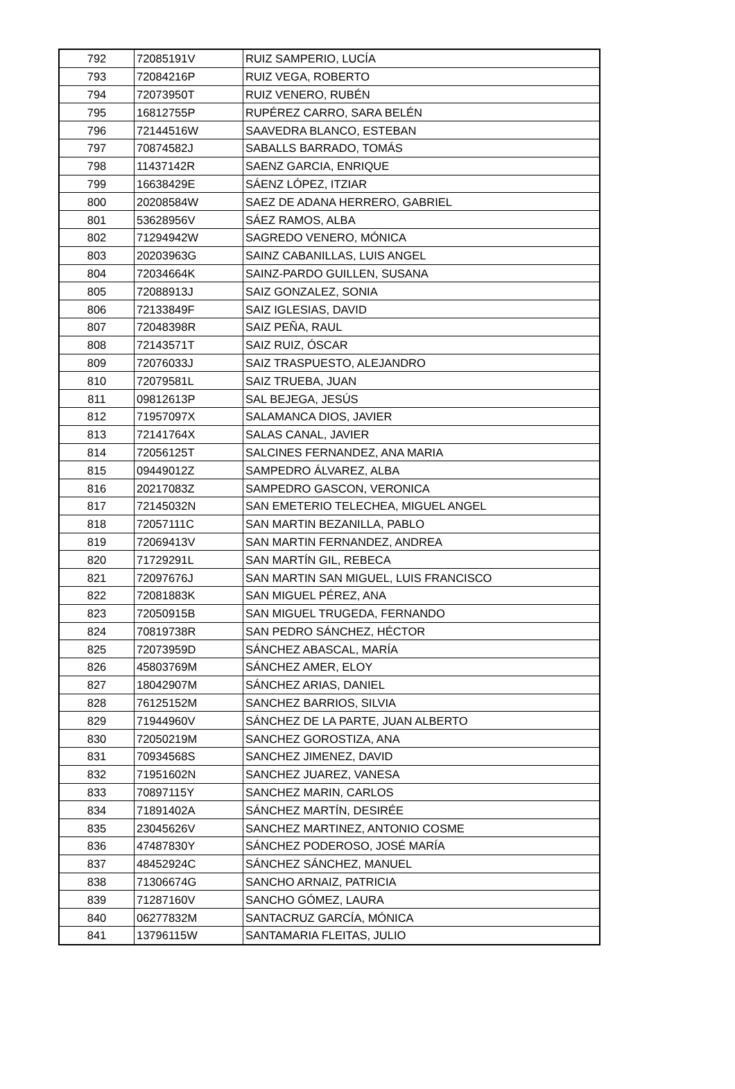| 792 | 72085191V | RUIZ SAMPERIO, LUCÍA |
| 793 | 72084216P | RUIZ VEGA, ROBERTO |
| 794 | 72073950T | RUIZ VENERO, RUBÉN |
| 795 | 16812755P | RUPÉREZ CARRO, SARA BELÉN |
| 796 | 72144516W | SAAVEDRA BLANCO, ESTEBAN |
| 797 | 70874582J | SABALLS BARRADO, TOMÁS |
| 798 | 11437142R | SAENZ GARCIA, ENRIQUE |
| 799 | 16638429E | SÁENZ LÓPEZ, ITZIAR |
| 800 | 20208584W | SAEZ DE ADANA HERRERO, GABRIEL |
| 801 | 53628956V | SÁEZ RAMOS, ALBA |
| 802 | 71294942W | SAGREDO VENERO, MÓNICA |
| 803 | 20203963G | SAINZ CABANILLAS, LUIS ANGEL |
| 804 | 72034664K | SAINZ-PARDO GUILLEN, SUSANA |
| 805 | 72088913J | SAIZ GONZALEZ, SONIA |
| 806 | 72133849F | SAIZ IGLESIAS, DAVID |
| 807 | 72048398R | SAIZ PEÑA, RAUL |
| 808 | 72143571T | SAIZ RUIZ, ÓSCAR |
| 809 | 72076033J | SAIZ TRASPUESTO, ALEJANDRO |
| 810 | 72079581L | SAIZ TRUEBA, JUAN |
| 811 | 09812613P | SAL BEJEGA, JESÚS |
| 812 | 71957097X | SALAMANCA DIOS, JAVIER |
| 813 | 72141764X | SALAS CANAL, JAVIER |
| 814 | 72056125T | SALCINES FERNANDEZ, ANA MARIA |
| 815 | 09449012Z | SAMPEDRO ÁLVAREZ, ALBA |
| 816 | 20217083Z | SAMPEDRO GASCON, VERONICA |
| 817 | 72145032N | SAN EMETERIO TELECHEA, MIGUEL ANGEL |
| 818 | 72057111C | SAN MARTIN BEZANILLA, PABLO |
| 819 | 72069413V | SAN MARTIN FERNANDEZ, ANDREA |
| 820 | 71729291L | SAN MARTÍN GIL, REBECA |
| 821 | 72097676J | SAN MARTIN SAN MIGUEL, LUIS FRANCISCO |
| 822 | 72081883K | SAN MIGUEL PÉREZ, ANA |
| 823 | 72050915B | SAN MIGUEL TRUGEDA, FERNANDO |
| 824 | 70819738R | SAN PEDRO SÁNCHEZ, HÉCTOR |
| 825 | 72073959D | SÁNCHEZ ABASCAL, MARÍA |
| 826 | 45803769M | SÁNCHEZ AMER, ELOY |
| 827 | 18042907M | SÁNCHEZ ARIAS, DANIEL |
| 828 | 76125152M | SANCHEZ BARRIOS, SILVIA |
| 829 | 71944960V | SÁNCHEZ DE LA PARTE, JUAN ALBERTO |
| 830 | 72050219M | SANCHEZ GOROSTIZA, ANA |
| 831 | 70934568S | SANCHEZ JIMENEZ, DAVID |
| 832 | 71951602N | SANCHEZ JUAREZ, VANESA |
| 833 | 70897115Y | SANCHEZ MARIN, CARLOS |
| 834 | 71891402A | SÁNCHEZ MARTÍN, DESIRÉE |
| 835 | 23045626V | SANCHEZ MARTINEZ, ANTONIO COSME |
| 836 | 47487830Y | SÁNCHEZ PODEROSO, JOSÉ MARÍA |
| 837 | 48452924C | SÁNCHEZ SÁNCHEZ, MANUEL |
| 838 | 71306674G | SANCHO ARNAIZ, PATRICIA |
| 839 | 71287160V | SANCHO GÓMEZ, LAURA |
| 840 | 06277832M | SANTACRUZ GARCÍA, MÓNICA |
| 841 | 13796115W | SANTAMARIA FLEITAS, JULIO |